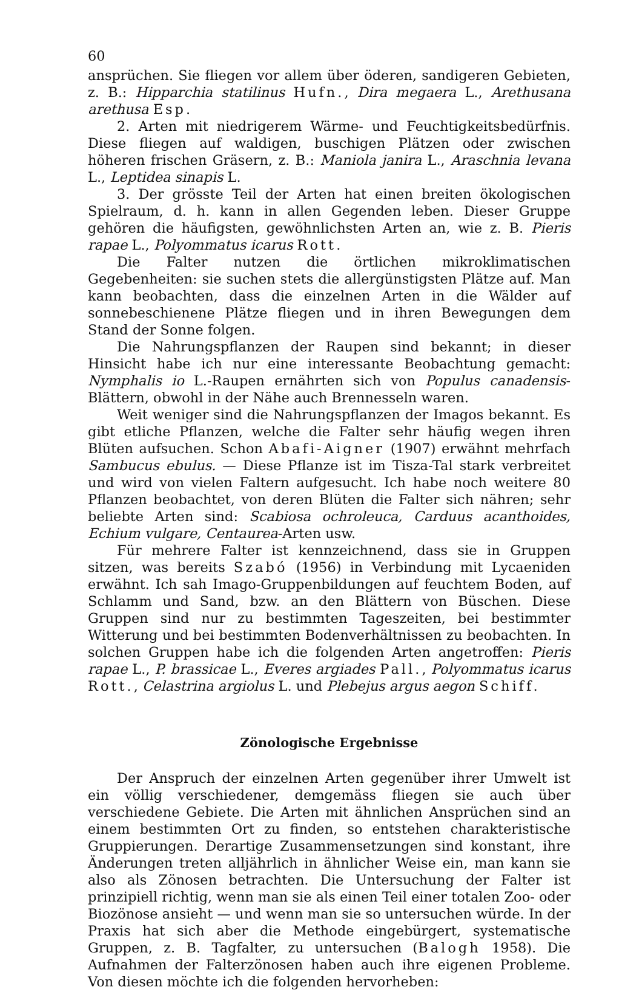60
ansprüchen. Sie fliegen vor allem über öderen, sandigeren Gebieten, z. B.: Hipparchia statilinus Hufn., Dira megaera L., Arethusana arethusa Esp.
2. Arten mit niedrigerem Wärme- und Feuchtigkeitsbedürfnis. Diese fliegen auf waldigen, buschigen Plätzen oder zwischen höheren frischen Gräsern, z. B.: Maniola janira L., Araschnia levana L., Leptidea sinapis L.
3. Der grösste Teil der Arten hat einen breiten ökologischen Spielraum, d. h. kann in allen Gegenden leben. Dieser Gruppe gehören die häufigsten, gewöhnlichsten Arten an, wie z. B. Pieris rapae L., Polyommatus icarus Rott.
Die Falter nutzen die örtlichen mikroklimatischen Gegebenheiten: sie suchen stets die allergünstigsten Plätze auf. Man kann beobachten, dass die einzelnen Arten in die Wälder auf sonnebeschienene Plätze fliegen und in ihren Bewegungen dem Stand der Sonne folgen.
Die Nahrungspflanzen der Raupen sind bekannt; in dieser Hinsicht habe ich nur eine interessante Beobachtung gemacht: Nymphalis io L.-Raupen ernährten sich von Populus canadensis-Blättern, obwohl in der Nähe auch Brennesseln waren.
Weit weniger sind die Nahrungspflanzen der Imagos bekannt. Es gibt etliche Pflanzen, welche die Falter sehr häufig wegen ihren Blüten aufsuchen. Schon Abafi-Aigner (1907) erwähnt mehrfach Sambucus ebulus. — Diese Pflanze ist im Tisza-Tal stark verbreitet und wird von vielen Faltern aufgesucht. Ich habe noch weitere 80 Pflanzen beobachtet, von deren Blüten die Falter sich nähren; sehr beliebte Arten sind: Scabiosa ochroleuca, Carduus acanthoides, Echium vulgare, Centaurea-Arten usw.
Für mehrere Falter ist kennzeichnend, dass sie in Gruppen sitzen, was bereits Szabó (1956) in Verbindung mit Lycaeniden erwähnt. Ich sah Imago-Gruppenbildungen auf feuchtem Boden, auf Schlamm und Sand, bzw. an den Blättern von Büschen. Diese Gruppen sind nur zu bestimmten Tageszeiten, bei bestimmter Witterung und bei bestimmten Bodenverhältnissen zu beobachten. In solchen Gruppen habe ich die folgenden Arten angetroffen: Pieris rapae L., P. brassicae L., Everes argiades Pall., Polyommatus icarus Rott., Celastrina argiolus L. und Plebejus argus aegon Schiff.
Zönologische Ergebnisse
Der Anspruch der einzelnen Arten gegenüber ihrer Umwelt ist ein völlig verschiedener, demgemäss fliegen sie auch über verschiedene Gebiete. Die Arten mit ähnlichen Ansprüchen sind an einem bestimmten Ort zu finden, so entstehen charakteristische Gruppierungen. Derartige Zusammensetzungen sind konstant, ihre Änderungen treten alljährlich in ähnlicher Weise ein, man kann sie also als Zönosen betrachten. Die Untersuchung der Falter ist prinzipiell richtig, wenn man sie als einen Teil einer totalen Zoo- oder Biozönose ansieht — und wenn man sie so untersuchen würde. In der Praxis hat sich aber die Methode eingebürgert, systematische Gruppen, z. B. Tagfalter, zu untersuchen (Balogh 1958). Die Aufnahmen der Falterzönosen haben auch ihre eigenen Probleme. Von diesen möchte ich die folgenden hervorheben: